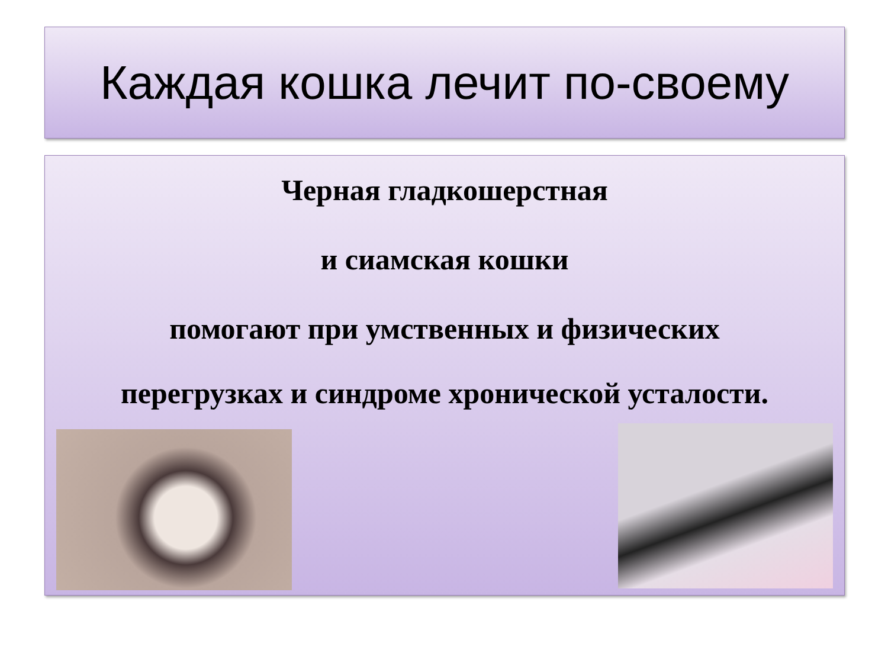Каждая кошка лечит по-своему
Черная гладкошерстная
и сиамская кошки
помогают при умственных и физических
перегрузках и синдроме хронической усталости.